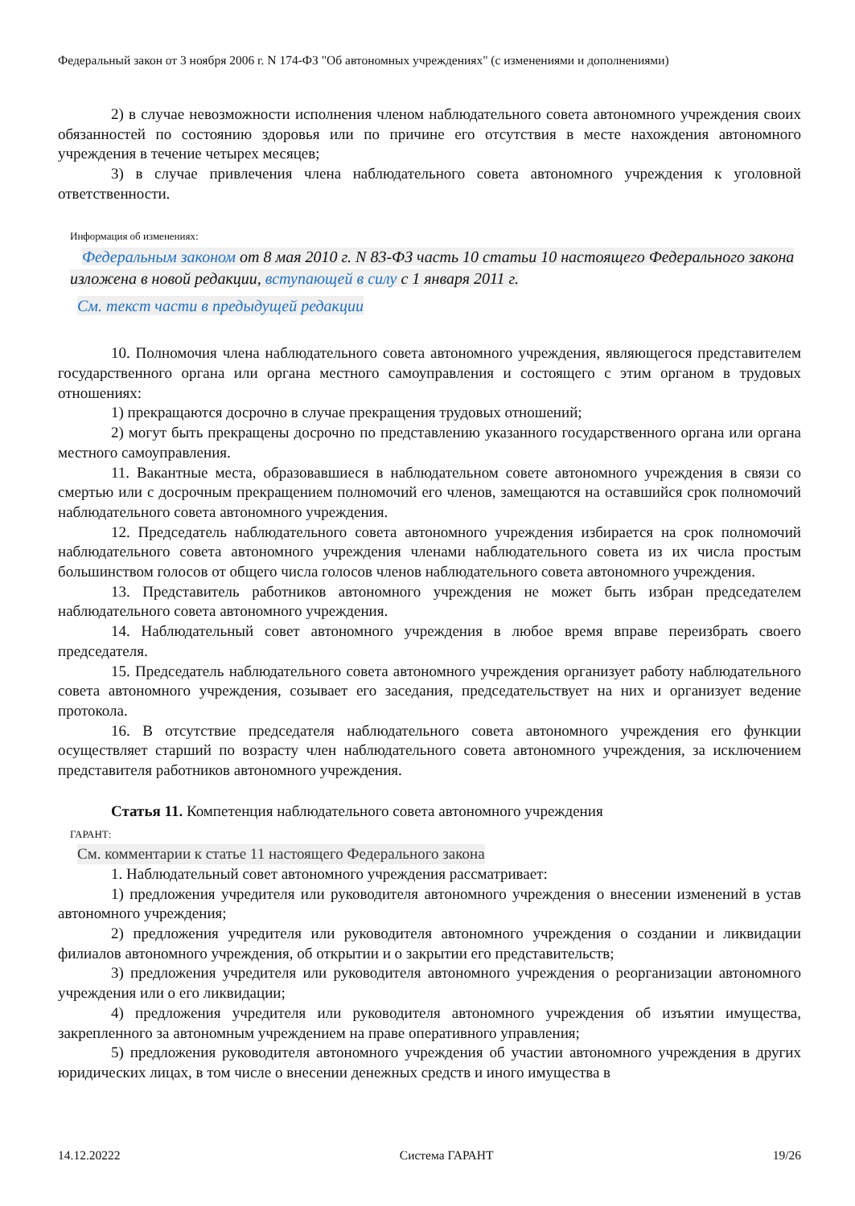Федеральный закон от 3 ноября 2006 г. N 174-ФЗ "Об автономных учреждениях" (с изменениями и дополнениями)
2) в случае невозможности исполнения членом наблюдательного совета автономного учреждения своих обязанностей по состоянию здоровья или по причине его отсутствия в месте нахождения автономного учреждения в течение четырех месяцев;
3) в случае привлечения члена наблюдательного совета автономного учреждения к уголовной ответственности.
Информация об изменениях:
Федеральным законом от 8 мая 2010 г. N 83-ФЗ часть 10 статьи 10 настоящего Федерального закона изложена в новой редакции, вступающей в силу с 1 января 2011 г.
См. текст части в предыдущей редакции
10. Полномочия члена наблюдательного совета автономного учреждения, являющегося представителем государственного органа или органа местного самоуправления и состоящего с этим органом в трудовых отношениях:
1) прекращаются досрочно в случае прекращения трудовых отношений;
2) могут быть прекращены досрочно по представлению указанного государственного органа или органа местного самоуправления.
11. Вакантные места, образовавшиеся в наблюдательном совете автономного учреждения в связи со смертью или с досрочным прекращением полномочий его членов, замещаются на оставшийся срок полномочий наблюдательного совета автономного учреждения.
12. Председатель наблюдательного совета автономного учреждения избирается на срок полномочий наблюдательного совета автономного учреждения членами наблюдательного совета из их числа простым большинством голосов от общего числа голосов членов наблюдательного совета автономного учреждения.
13. Представитель работников автономного учреждения не может быть избран председателем наблюдательного совета автономного учреждения.
14. Наблюдательный совет автономного учреждения в любое время вправе переизбрать своего председателя.
15. Председатель наблюдательного совета автономного учреждения организует работу наблюдательного совета автономного учреждения, созывает его заседания, председательствует на них и организует ведение протокола.
16. В отсутствие председателя наблюдательного совета автономного учреждения его функции осуществляет старший по возрасту член наблюдательного совета автономного учреждения, за исключением представителя работников автономного учреждения.
Статья 11. Компетенция наблюдательного совета автономного учреждения
ГАРАНТ:
См. комментарии к статье 11 настоящего Федерального закона
1. Наблюдательный совет автономного учреждения рассматривает:
1) предложения учредителя или руководителя автономного учреждения о внесении изменений в устав автономного учреждения;
2) предложения учредителя или руководителя автономного учреждения о создании и ликвидации филиалов автономного учреждения, об открытии и о закрытии его представительств;
3) предложения учредителя или руководителя автономного учреждения о реорганизации автономного учреждения или о его ликвидации;
4) предложения учредителя или руководителя автономного учреждения об изъятии имущества, закрепленного за автономным учреждением на праве оперативного управления;
5) предложения руководителя автономного учреждения об участии автономного учреждения в других юридических лицах, в том числе о внесении денежных средств и иного имущества в
14.12.20222 Система ГАРАНТ 19/26